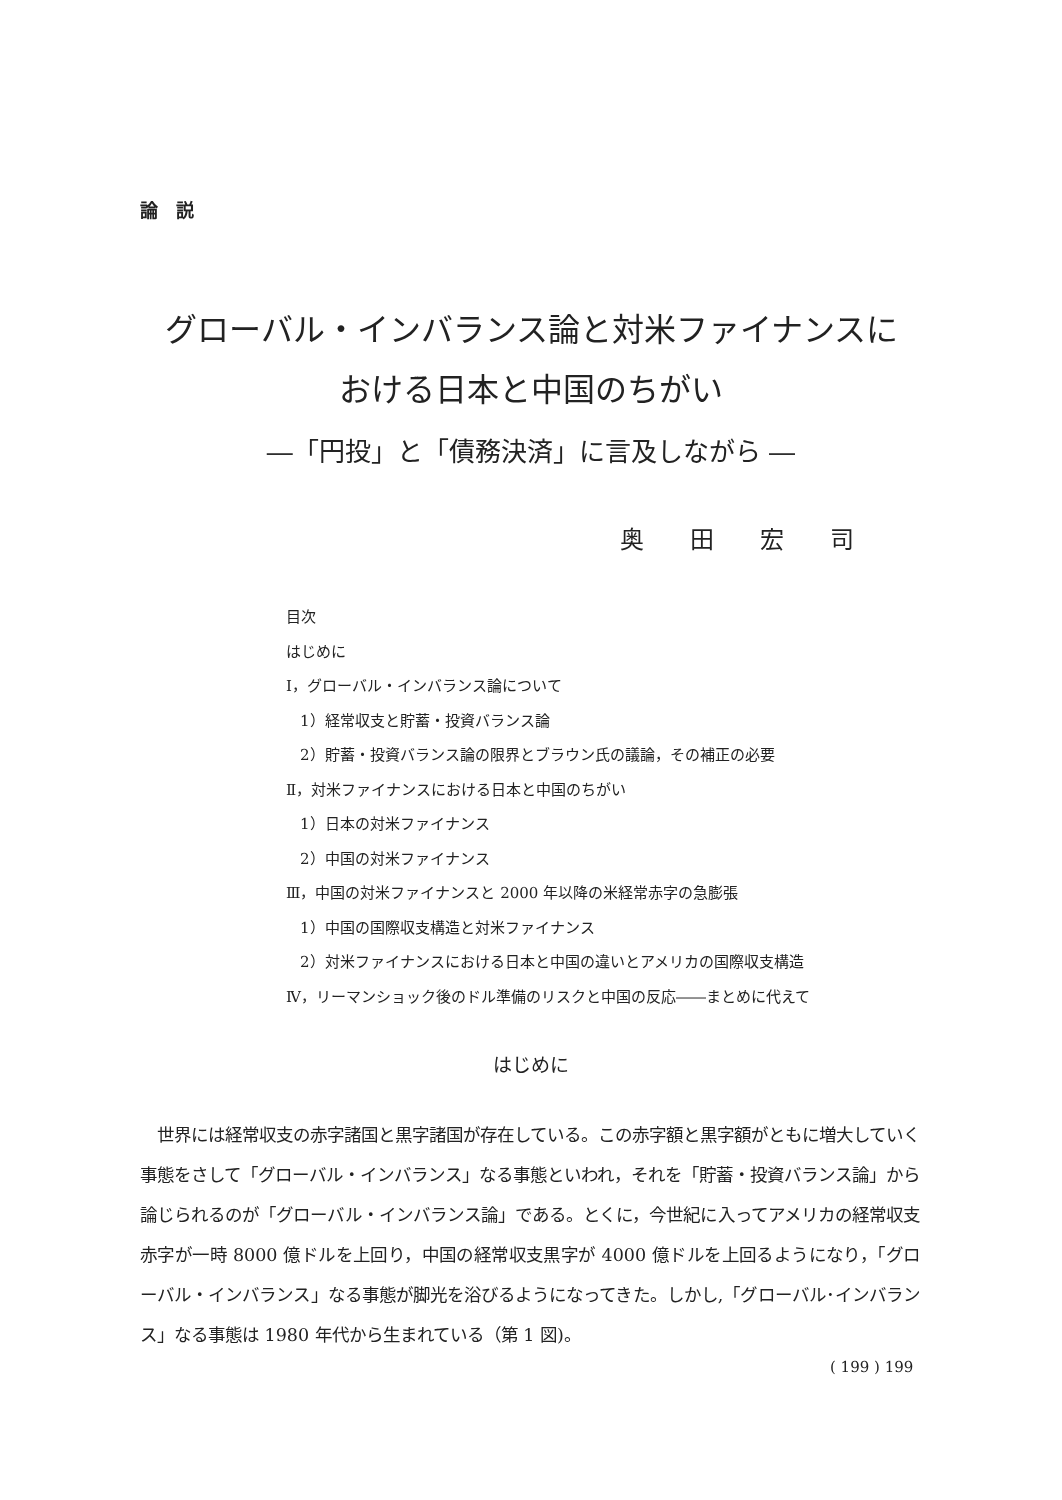論説
グローバル・インバランス論と対米ファイナンスに
おける日本と中国のちがい
―「円投」と「債務決済」に言及しながら ―
奥田宏司
目次
はじめに
Ⅰ，グローバル・インバランス論について
1）経常収支と貯蓄・投資バランス論
2）貯蓄・投資バランス論の限界とブラウン氏の議論，その補正の必要
Ⅱ，対米ファイナンスにおける日本と中国のちがい
1）日本の対米ファイナンス
2）中国の対米ファイナンス
Ⅲ，中国の対米ファイナンスと 2000 年以降の米経常赤字の急膨張
1）中国の国際収支構造と対米ファイナンス
2）対米ファイナンスにおける日本と中国の違いとアメリカの国際収支構造
Ⅳ，リーマンショック後のドル準備のリスクと中国の反応――まとめに代えて
はじめに
　世界には経常収支の赤字諸国と黒字諸国が存在している。この赤字額と黒字額がともに増大していく事態をさして「グローバル・インバランス」なる事態といわれ，それを「貯蓄・投資バランス論」から論じられるのが「グローバル・インバランス論」である。とくに，今世紀に入ってアメリカの経常収支赤字が一時 8000 億ドルを上回り，中国の経常収支黒字が 4000 億ドルを上回るようになり，「グローバル・インバランス」なる事態が脚光を浴びるようになってきた。しかし,「グローバル･インバランス」なる事態は 1980 年代から生まれている（第 1 図)。
( 199 ) 199